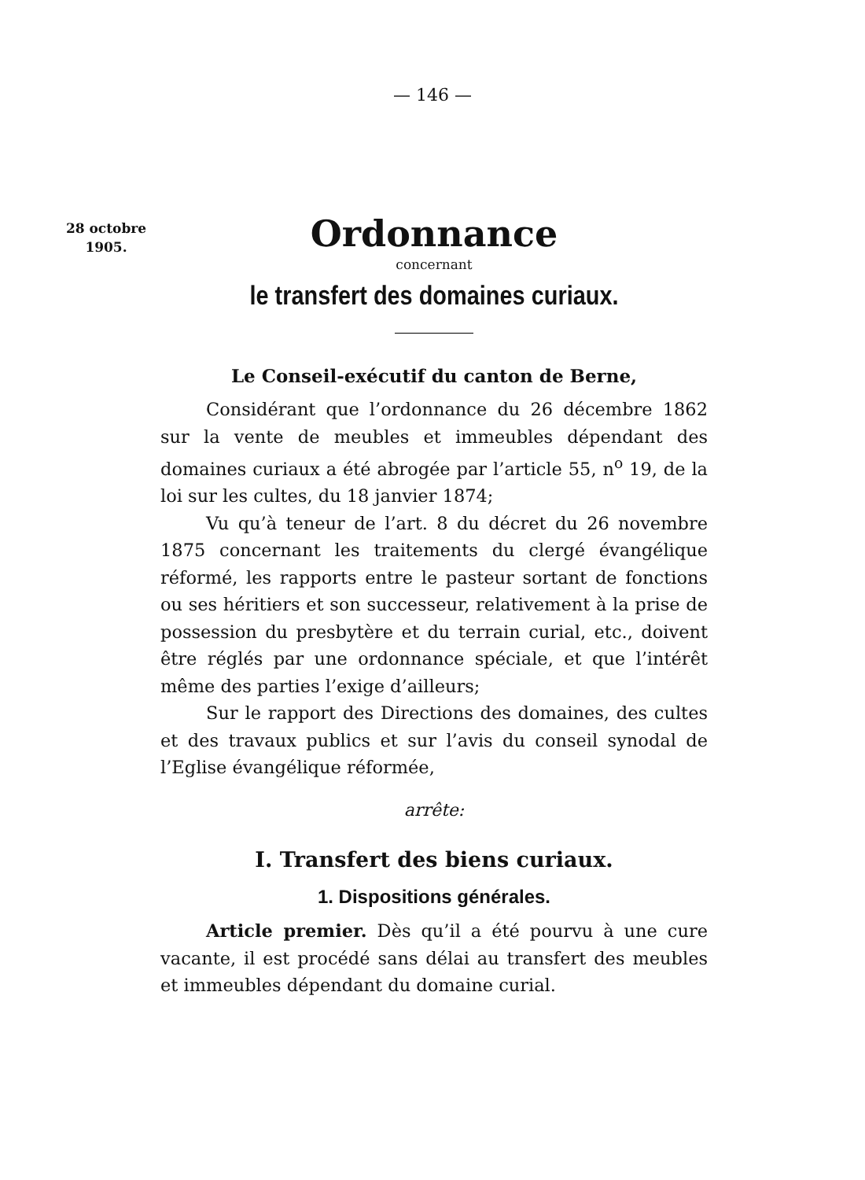— 146 —
28 octobre
1905.
Ordonnance
concernant
le transfert des domaines curiaux.
Le Conseil-exécutif du canton de Berne,
Considérant que l’ordonnance du 26 décembre 1862 sur la vente de meubles et immeubles dépendant des domaines curiaux a été abrogée par l’article 55, n<sup>o</sup> 19, de la loi sur les cultes, du 18 janvier 1874;
Vu qu’à teneur de l’art. 8 du décret du 26 novembre 1875 concernant les traitements du clergé évangélique réformé, les rapports entre le pasteur sortant de fonctions ou ses héritiers et son successeur, relativement à la prise de possession du presbytère et du terrain curial, etc., doivent être réglés par une ordonnance spéciale, et que l’intérêt même des parties l’exige d’ailleurs;
Sur le rapport des Directions des domaines, des cultes et des travaux publics et sur l’avis du conseil synodal de l’Eglise évangélique réformée,
arrête:
I. Transfert des biens curiaux.
1. Dispositions générales.
Article premier. Dès qu’il a été pourvu à une cure vacante, il est procédé sans délai au transfert des meubles et immeubles dépendant du domaine curial.